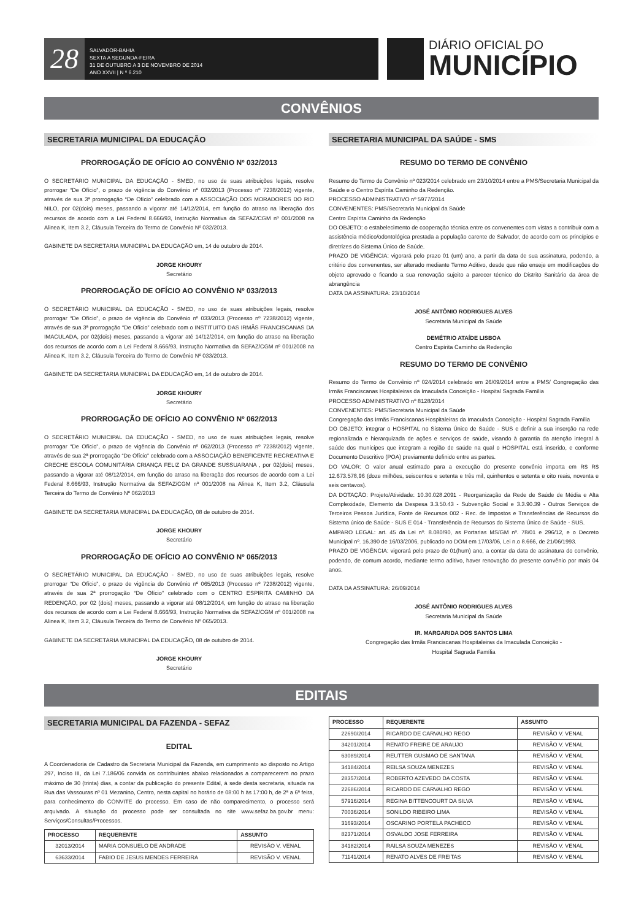28
SALVADOR-BAHIA
SEXTA A SEGUNDA-FEIRA
31 DE OUTUBRO A 3 DE NOVEMBRO DE 2014
ANO XXVII | N º 6.210
DIÁRIO OFICIAL DO
MUNICÍPIO
CONVÊNIOS
SECRETARIA MUNICIPAL DA EDUCAÇÃO
PRORROGAÇÃO DE OFÍCIO AO CONVÊNIO Nº 032/2013
O SECRETÁRIO MUNICIPAL DA EDUCAÇÃO - SMED, no uso de suas atribuições legais, resolve prorrogar “De Ofício”, o prazo de vigência do Convênio nº 032/2013 (Processo nº 7238/2012) vigente, através de sua 3ª prorrogação “De Ofício” celebrado com a ASSOCIAÇÃO DOS MORADORES DO RIO NILO, por 02(dois) meses, passando a vigorar até 14/12/2014, em função do atraso na liberação dos recursos de acordo com a Lei Federal 8.666/93, Instrução Normativa da SEFAZ/CGM nº 001/2008 na Alinea K, Item 3.2, Cláusula Terceira do Termo de Convênio Nº 032/2013.
GABINETE DA SECRETARIA MUNICIPAL DA EDUCAÇÃO em, 14 de outubro de 2014.
JORGE KHOURY
Secretário
PRORROGAÇÃO DE OFÍCIO AO CONVÊNIO Nº 033/2013
O SECRETÁRIO MUNICIPAL DA EDUCAÇÃO - SMED, no uso de suas atribuições legais, resolve prorrogar “De Ofício”, o prazo de vigência do Convênio nº 033/2013 (Processo nº 7238/2012) vigente, através de sua 3ª prorrogação “De Ofício” celebrado com o INSTITUITO DAS IRMÃS FRANCISCANAS DA IMACULADA, por 02(dois) meses, passando a vigorar até 14/12/2014, em função do atraso na liberação dos recursos de acordo com a Lei Federal 8.666/93, Instrução Normativa da SEFAZ/CGM nº 001/2008 na Alinea K, Item 3.2, Cláusula Terceira do Termo de Convênio Nº 033/2013.
GABINETE DA SECRETARIA MUNICIPAL DA EDUCAÇÃO em, 14 de outubro de 2014.
JORGE KHOURY
Secretário
PRORROGAÇÃO DE OFÍCIO AO CONVÊNIO Nº 062/2013
O SECRETÁRIO MUNICIPAL DA EDUCAÇÃO - SMED, no uso de suas atribuições legais, resolve prorrogar “De Ofício”, o prazo de vigência do Convênio nº 062/2013 (Processo nº 7238/2012) vigente, através de sua 2ª prorrogação “De Ofício” celebrado com a ASSOCIAÇÃO BENEFICENTE RECREATIVA E CRECHE ESCOLA COMUNITÁRIA CRIANÇA FELIZ DA GRANDE SUSSUARANA , por 02(dois) meses, passando a vigorar até 08/12/2014, em função do atraso na liberação dos recursos de acordo com a Lei Federal 8.666/93, Instrução Normativa da SEFAZ/CGM nº 001/2008 na Alinea K, Item 3.2, Cláusula Terceira do Termo de Convênio Nº 062/2013
GABINETE DA SECRETARIA MUNICIPAL DA EDUCAÇÃO, 08 de outubro de 2014.
JORGE KHOURY
Secretário
PRORROGAÇÃO DE OFÍCIO AO CONVÊNIO Nº 065/2013
O SECRETÁRIO MUNICIPAL DA EDUCAÇÃO - SMED, no uso de suas atribuições legais, resolve prorrogar “De Ofício”, o prazo de vigência do Convênio nº 065/2013 (Processo nº 7238/2012) vigente, através de sua 2ª prorrogação “De Ofício” celebrado com o CENTRO ESPIRITA CAMINHO DA REDENÇÃO, por 02 (dois) meses, passando a vigorar até 08/12/2014, em função do atraso na liberação dos recursos de acordo com a Lei Federal 8.666/93, Instrução Normativa da SEFAZ/CGM nº 001/2008 na Alinea K, Item 3.2, Cláusula Terceira do Termo de Convênio Nº 065/2013.
GABINETE DA SECRETARIA MUNICIPAL DA EDUCAÇÃO, 08 de outubro de 2014.
JORGE KHOURY
Secretário
SECRETARIA MUNICIPAL DA SAÚDE - SMS
RESUMO DO TERMO DE CONVÊNIO
Resumo do Termo de Convênio nº 023/2014 celebrado em 23/10/2014 entre a PMS/Secretaria Municipal da Saúde e o Centro Espírita Caminho da Redenção.
PROCESSO ADMINISTRATIVO nº 5977/2014
CONVENENTES: PMS/Secretaria Municipal da Saúde
Centro Espírita Caminho da Redenção
DO OBJETO: o estabelecimento de cooperação técnica entre os convenentes com vistas a contribuir com a assistência médico/odontológica prestada a população carente de Salvador, de acordo com os princípios e diretrizes do Sistema Único de Saúde.
PRAZO DE VIGÊNCIA: vigorará pelo prazo 01 (um) ano, a partir da data de sua assinatura, podendo, a critério dos convenentes, ser alterado mediante Termo Aditivo, desde que não enseje em modificações do objeto aprovado e ficando a sua renovação sujeito a parecer técnico do Distrito Sanitário da área de abrangência
DATA DA ASSINATURA: 23/10/2014
JOSÉ ANTÔNIO RODRIGUES ALVES
Secretaria Municipal da Saúde
DEMÉTRIO ATAÍDE LISBOA
Centro Espírita Caminho da Redenção
RESUMO DO TERMO DE CONVÊNIO
Resumo do Termo de Convênio nº 024/2014 celebrado em 26/09/2014 entre a PMS/ Congregação das Irmãs Franciscanas Hospitaleiras da Imaculada Conceição - Hospital Sagrada Família
PROCESSO ADMINISTRATIVO nº 8128/2014
CONVENENTES: PMS/Secretaria Municipal da Saúde
Congregação das Irmãs Franciscanas Hospitaleiras da Imaculada Conceição - Hospital Sagrada Família
DO OBJETO: integrar o HOSPITAL no Sistema Único de Saúde - SUS e definir a sua inserção na rede regionalizada e hierarquizada de ações e serviços de saúde, visando à garantia da atenção integral à saúde dos munícipes que integram a região de saúde na qual o HOSPITAL está inserido, e conforme Documento Descritivo (POA) previamente definido entre as partes.
DO VALOR: O valor anual estimado para a execução do presente convênio importa em R$ R$ 12.673.578,96 (doze milhões, seiscentos e setenta e três mil, quinhentos e setenta e oito reais, noventa e seis centavos).
DA DOTAÇÃO: Projeto/Atividade: 10.30.028.2091 - Reorganização da Rede de Saúde de Média e Alta Complexidade, Elemento da Despesa 3.3.50.43 - Subvenção Social e 3.3.90.39 - Outros Serviços de Terceiros Pessoa Jurídica, Fonte de Recursos 002 - Rec. de Impostos e Transferências de Recursos do Sistema único de Saúde - SUS E 014 - Transferência de Recursos do Sistema Único de Saúde - SUS.
AMPARO LEGAL: art. 45 da Lei nº. 8.080/90, as Portarias MS/GM nº. 78/01 e 296/12, e o Decreto Municipal nº. 16.390 de 16/03/2006, publicado no DOM em 17/03/06, Lei n.o 8.666, de 21/06/1993.
PRAZO DE VIGÊNCIA: vigorará pelo prazo de 01(hum) ano, a contar da data de assinatura do convênio, podendo, de comum acordo, mediante termo aditivo, haver renovação do presente convênio por mais 04 anos.
DATA DA ASSINATURA: 26/09/2014
JOSÉ ANTÔNIO RODRIGUES ALVES
Secretaria Municipal da Saúde
IR. MARGARIDA DOS SANTOS LIMA
Congregação das Irmãs Franciscanas Hospitaleiras da Imaculada Conceição -
Hospital Sagrada Família
EDITAIS
SECRETARIA MUNICIPAL DA FAZENDA - SEFAZ
EDITAL
A Coordenadoria de Cadastro da Secretaria Municipal da Fazenda, em cumprimento ao disposto no Artigo 297, Inciso III, da Lei 7.186/06 convida os contribuintes abaixo relacionados a comparecerem no prazo máximo de 30 (trinta) dias, a contar da publicação do presente Edital, à sede desta secretaria, situada na Rua das Vassouras nº 01 Mezanino, Centro, nesta capital no horário de 08:00 h às 17:00 h, de 2ª a 6ª feira, para conhecimento do CONVITE do processo. Em caso de não comparecimento, o processo será arquivado. A situação do processo pode ser consultada no site www.sefaz.ba.gov.br menu: Serviços/Consultas/Processos.
| PROCESSO | REQUERENTE | ASSUNTO |
| --- | --- | --- |
| 32013/2014 | MARIA CONSUELO DE ANDRADE | REVISÃO V. VENAL |
| 63633/2014 | FABIO DE JESUS MENDES FERREIRA | REVISÃO V. VENAL |
| PROCESSO | REQUERENTE | ASSUNTO |
| --- | --- | --- |
| 22690/2014 | RICARDO DE CARVALHO REGO | REVISÃO V. VENAL |
| 34201/2014 | RENATO FREIRE DE ARAUJO | REVISÃO V. VENAL |
| 63089/2014 | REUTTER GUSMAO DE SANTANA | REVISÃO V. VENAL |
| 34184/2014 | REILSA SOUZA MENEZES | REVISÃO V. VENAL |
| 28357/2014 | ROBERTO AZEVEDO DA COSTA | REVISÃO V. VENAL |
| 22686/2014 | RICARDO DE CARVALHO REGO | REVISÃO V. VENAL |
| 57916/2014 | REGINA BITTENCOURT DA SILVA | REVISÃO V. VENAL |
| 70036/2014 | SONILDO RIBEIRO LIMA | REVISÃO V. VENAL |
| 31693/2014 | OSCARINO PORTELA PACHECO | REVISÃO V. VENAL |
| 82371/2014 | OSVALDO JOSE FERREIRA | REVISÃO V. VENAL |
| 34182/2014 | RAILSA SOUZA MENEZES | REVISÃO V. VENAL |
| 71141/2014 | RENATO ALVES DE FREITAS | REVISÃO V. VENAL |